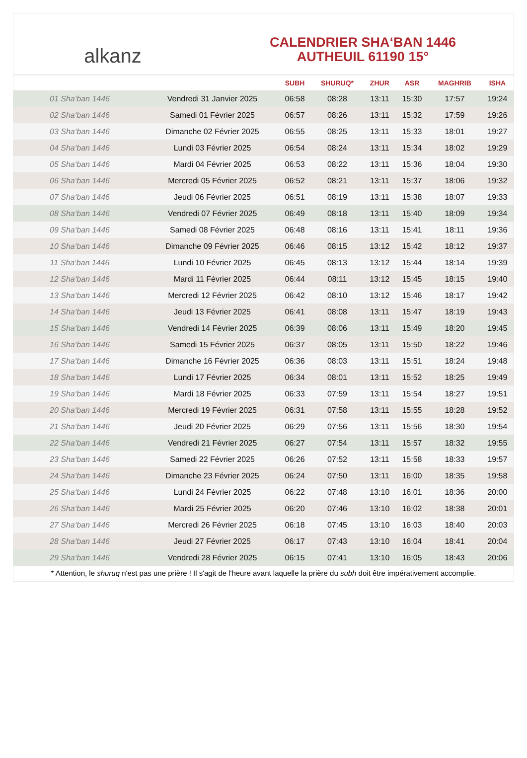alkanz
CALENDRIER SHA‘BAN 1446
AUTHEUIL 61190 15°
| | | SUBH | SHURUQ* | ZHUR | ASR | MAGHRIB | ISHA |
| --- | --- | --- | --- | --- | --- | --- | --- |
| 01 Sha‘ban 1446 | Vendredi 31 Janvier 2025 | 06:58 | 08:28 | 13:11 | 15:30 | 17:57 | 19:24 |
| 02 Sha‘ban 1446 | Samedi 01 Février 2025 | 06:57 | 08:26 | 13:11 | 15:32 | 17:59 | 19:26 |
| 03 Sha‘ban 1446 | Dimanche 02 Février 2025 | 06:55 | 08:25 | 13:11 | 15:33 | 18:01 | 19:27 |
| 04 Sha‘ban 1446 | Lundi 03 Février 2025 | 06:54 | 08:24 | 13:11 | 15:34 | 18:02 | 19:29 |
| 05 Sha‘ban 1446 | Mardi 04 Février 2025 | 06:53 | 08:22 | 13:11 | 15:36 | 18:04 | 19:30 |
| 06 Sha‘ban 1446 | Mercredi 05 Février 2025 | 06:52 | 08:21 | 13:11 | 15:37 | 18:06 | 19:32 |
| 07 Sha‘ban 1446 | Jeudi 06 Février 2025 | 06:51 | 08:19 | 13:11 | 15:38 | 18:07 | 19:33 |
| 08 Sha‘ban 1446 | Vendredi 07 Février 2025 | 06:49 | 08:18 | 13:11 | 15:40 | 18:09 | 19:34 |
| 09 Sha‘ban 1446 | Samedi 08 Février 2025 | 06:48 | 08:16 | 13:11 | 15:41 | 18:11 | 19:36 |
| 10 Sha‘ban 1446 | Dimanche 09 Février 2025 | 06:46 | 08:15 | 13:12 | 15:42 | 18:12 | 19:37 |
| 11 Sha‘ban 1446 | Lundi 10 Février 2025 | 06:45 | 08:13 | 13:12 | 15:44 | 18:14 | 19:39 |
| 12 Sha‘ban 1446 | Mardi 11 Février 2025 | 06:44 | 08:11 | 13:12 | 15:45 | 18:15 | 19:40 |
| 13 Sha‘ban 1446 | Mercredi 12 Février 2025 | 06:42 | 08:10 | 13:12 | 15:46 | 18:17 | 19:42 |
| 14 Sha‘ban 1446 | Jeudi 13 Février 2025 | 06:41 | 08:08 | 13:11 | 15:47 | 18:19 | 19:43 |
| 15 Sha‘ban 1446 | Vendredi 14 Février 2025 | 06:39 | 08:06 | 13:11 | 15:49 | 18:20 | 19:45 |
| 16 Sha‘ban 1446 | Samedi 15 Février 2025 | 06:37 | 08:05 | 13:11 | 15:50 | 18:22 | 19:46 |
| 17 Sha‘ban 1446 | Dimanche 16 Février 2025 | 06:36 | 08:03 | 13:11 | 15:51 | 18:24 | 19:48 |
| 18 Sha‘ban 1446 | Lundi 17 Février 2025 | 06:34 | 08:01 | 13:11 | 15:52 | 18:25 | 19:49 |
| 19 Sha‘ban 1446 | Mardi 18 Février 2025 | 06:33 | 07:59 | 13:11 | 15:54 | 18:27 | 19:51 |
| 20 Sha‘ban 1446 | Mercredi 19 Février 2025 | 06:31 | 07:58 | 13:11 | 15:55 | 18:28 | 19:52 |
| 21 Sha‘ban 1446 | Jeudi 20 Février 2025 | 06:29 | 07:56 | 13:11 | 15:56 | 18:30 | 19:54 |
| 22 Sha‘ban 1446 | Vendredi 21 Février 2025 | 06:27 | 07:54 | 13:11 | 15:57 | 18:32 | 19:55 |
| 23 Sha‘ban 1446 | Samedi 22 Février 2025 | 06:26 | 07:52 | 13:11 | 15:58 | 18:33 | 19:57 |
| 24 Sha‘ban 1446 | Dimanche 23 Février 2025 | 06:24 | 07:50 | 13:11 | 16:00 | 18:35 | 19:58 |
| 25 Sha‘ban 1446 | Lundi 24 Février 2025 | 06:22 | 07:48 | 13:10 | 16:01 | 18:36 | 20:00 |
| 26 Sha‘ban 1446 | Mardi 25 Février 2025 | 06:20 | 07:46 | 13:10 | 16:02 | 18:38 | 20:01 |
| 27 Sha‘ban 1446 | Mercredi 26 Février 2025 | 06:18 | 07:45 | 13:10 | 16:03 | 18:40 | 20:03 |
| 28 Sha‘ban 1446 | Jeudi 27 Février 2025 | 06:17 | 07:43 | 13:10 | 16:04 | 18:41 | 20:04 |
| 29 Sha‘ban 1446 | Vendredi 28 Février 2025 | 06:15 | 07:41 | 13:10 | 16:05 | 18:43 | 20:06 |
* Attention, le shuruq n'est pas une prière ! Il s'agit de l'heure avant laquelle la prière du subh doit être impérativement accomplie.